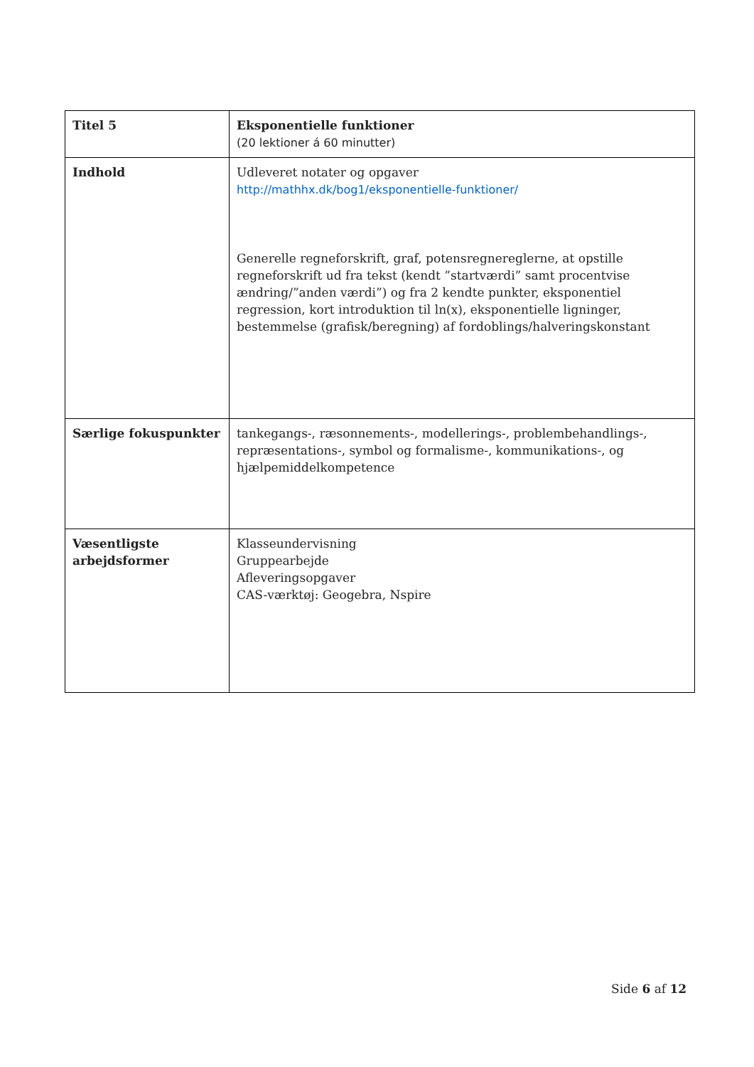| Titel 5 | Eksponentielle funktioner (20 lektioner á 60 minutter) |
| Indhold | Udleveret notater og opgaver http://mathhx.dk/bog1/eksponentielle-funktioner/ Generelle regneforskrift, graf, potensregnereglerne, at opstille regneforskrift ud fra tekst (kendt ”startværdi” samt procentvise ændring/”anden værdi”) og fra 2 kendte punkter, eksponentiel regression, kort introduktion til ln(x), eksponentielle ligninger, bestemmelse (grafisk/beregning) af fordoblings/halveringskonstant |
| Særlige fokuspunkter | tankegangs-, ræsonnements-, modellerings-, problembehandlings-, repræsentations-, symbol og formalisme-, kommunikations-, og hjælpemiddelkompetence |
| Væsentligste arbejdsformer | Klasseundervisning Gruppearbejde Afleveringsopgaver CAS-værktøj: Geogebra, Nspire |
Side 6 af 12